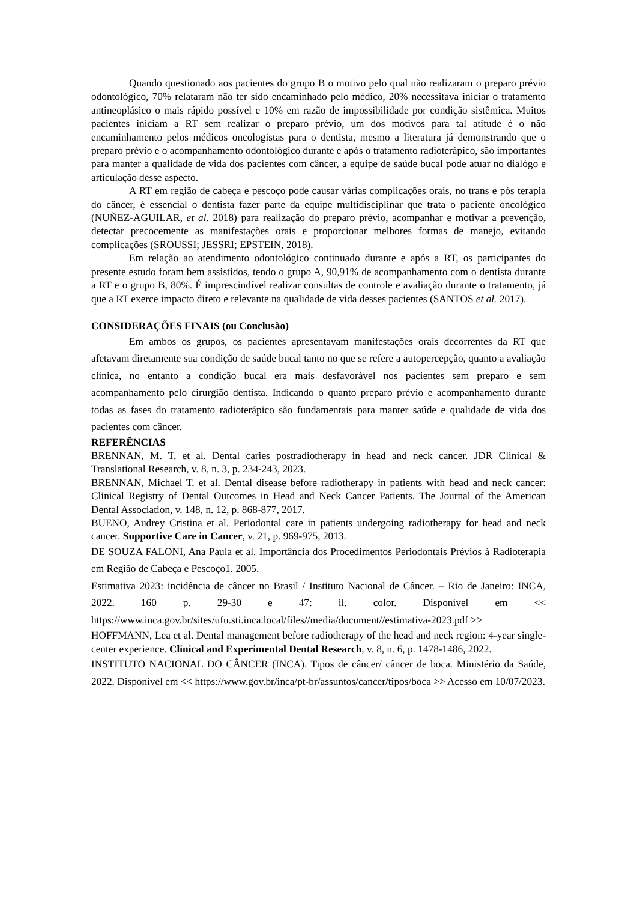Quando questionado aos pacientes do grupo B o motivo pelo qual não realizaram o preparo prévio odontológico, 70% relataram não ter sido encaminhado pelo médico, 20% necessitava iniciar o tratamento antineoplásico o mais rápido possível e 10% em razão de impossibilidade por condição sistêmica. Muitos pacientes iniciam a RT sem realizar o preparo prévio, um dos motivos para tal atitude é o não encaminhamento pelos médicos oncologistas para o dentista, mesmo a literatura já demonstrando que o preparo prévio e o acompanhamento odontológico durante e após o tratamento radioterápico, são importantes para manter a qualidade de vida dos pacientes com câncer, a equipe de saúde bucal pode atuar no dialógo e articulação desse aspecto.
A RT em região de cabeça e pescoço pode causar várias complicações orais, no trans e pós terapia do câncer, é essencial o dentista fazer parte da equipe multidisciplinar que trata o paciente oncológico (NUÑEZ-AGUILAR, et al. 2018) para realização do preparo prévio, acompanhar e motivar a prevenção, detectar precocemente as manifestações orais e proporcionar melhores formas de manejo, evitando complicações (SROUSSI; JESSRI; EPSTEIN, 2018).
Em relação ao atendimento odontológico continuado durante e após a RT, os participantes do presente estudo foram bem assistidos, tendo o grupo A, 90,91% de acompanhamento com o dentista durante a RT e o grupo B, 80%. É imprescindível realizar consultas de controle e avaliação durante o tratamento, já que a RT exerce impacto direto e relevante na qualidade de vida desses pacientes (SANTOS et al. 2017).
CONSIDERAÇÕES FINAIS (ou Conclusão)
Em ambos os grupos, os pacientes apresentavam manifestações orais decorrentes da RT que afetavam diretamente sua condição de saúde bucal tanto no que se refere a autopercepção, quanto a avaliação clínica, no entanto a condição bucal era mais desfavorável nos pacientes sem preparo e sem acompanhamento pelo cirurgião dentista. Indicando o quanto preparo prévio e acompanhamento durante todas as fases do tratamento radioterápico são fundamentais para manter saúde e qualidade de vida dos pacientes com câncer.
REFERÊNCIAS
BRENNAN, M. T. et al. Dental caries postradiotherapy in head and neck cancer. JDR Clinical & Translational Research, v. 8, n. 3, p. 234-243, 2023.
BRENNAN, Michael T. et al. Dental disease before radiotherapy in patients with head and neck cancer: Clinical Registry of Dental Outcomes in Head and Neck Cancer Patients. The Journal of the American Dental Association, v. 148, n. 12, p. 868-877, 2017.
BUENO, Audrey Cristina et al. Periodontal care in patients undergoing radiotherapy for head and neck cancer. Supportive Care in Cancer, v. 21, p. 969-975, 2013.
DE SOUZA FALONI, Ana Paula et al. Importância dos Procedimentos Periodontais Prévios à Radioterapia em Região de Cabeça e Pescoço1. 2005.
Estimativa 2023: incidência de câncer no Brasil / Instituto Nacional de Câncer. – Rio de Janeiro: INCA, 2022. 160 p. 29-30 e 47: il. color. Disponível em << https://www.inca.gov.br/sites/ufu.sti.inca.local/files//media/document//estimativa-2023.pdf >>
HOFFMANN, Lea et al. Dental management before radiotherapy of the head and neck region: 4-year single-center experience. Clinical and Experimental Dental Research, v. 8, n. 6, p. 1478-1486, 2022.
INSTITUTO NACIONAL DO CÂNCER (INCA). Tipos de câncer/ câncer de boca. Ministério da Saúde, 2022. Disponível em << https://www.gov.br/inca/pt-br/assuntos/cancer/tipos/boca >> Acesso em 10/07/2023.